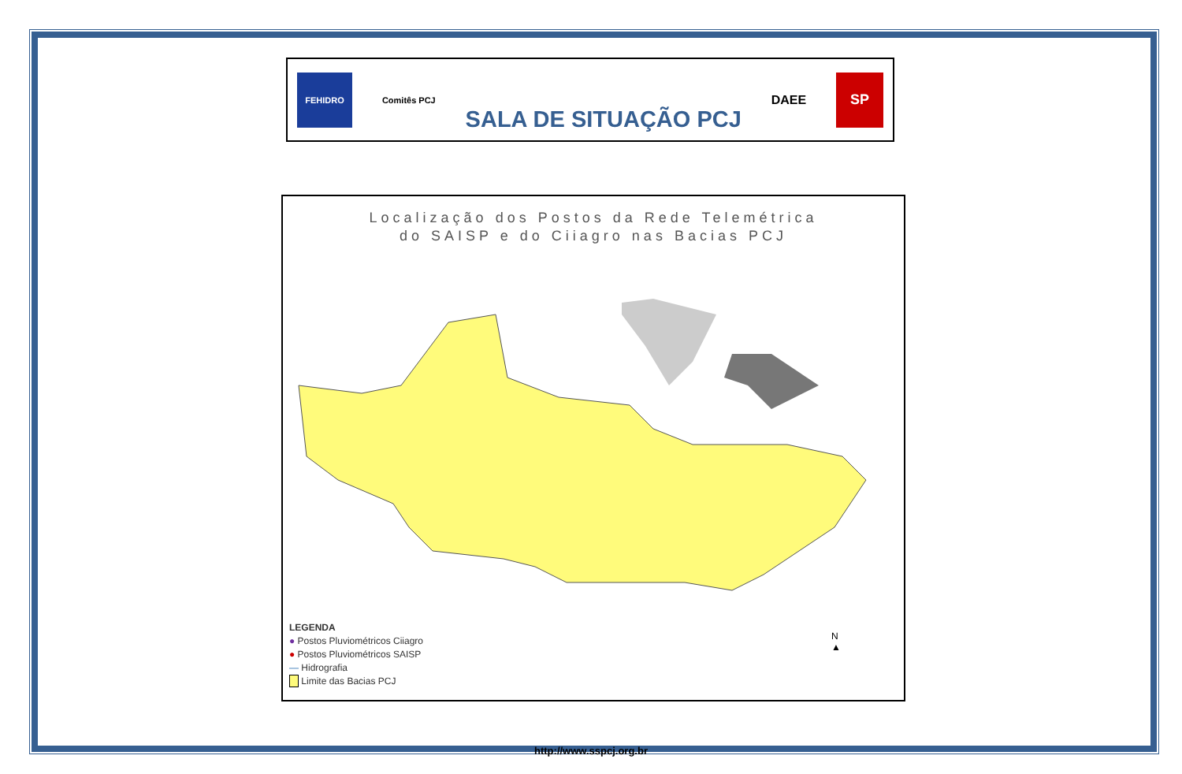FEHIDRO
Comitês PCJ
SALA DE SITUAÇÃO PCJ
DAEE
SP
Localização dos Postos da Rede Telemétrica
do SAISP e do Ciiagro nas Bacias PCJ
LEGENDA
● Postos Pluviométricos Ciiagro
● Postos Pluviométricos SAISP
— Hidrografia
Limite das Bacias PCJ
N
▲
http://www.sspcj.org.br